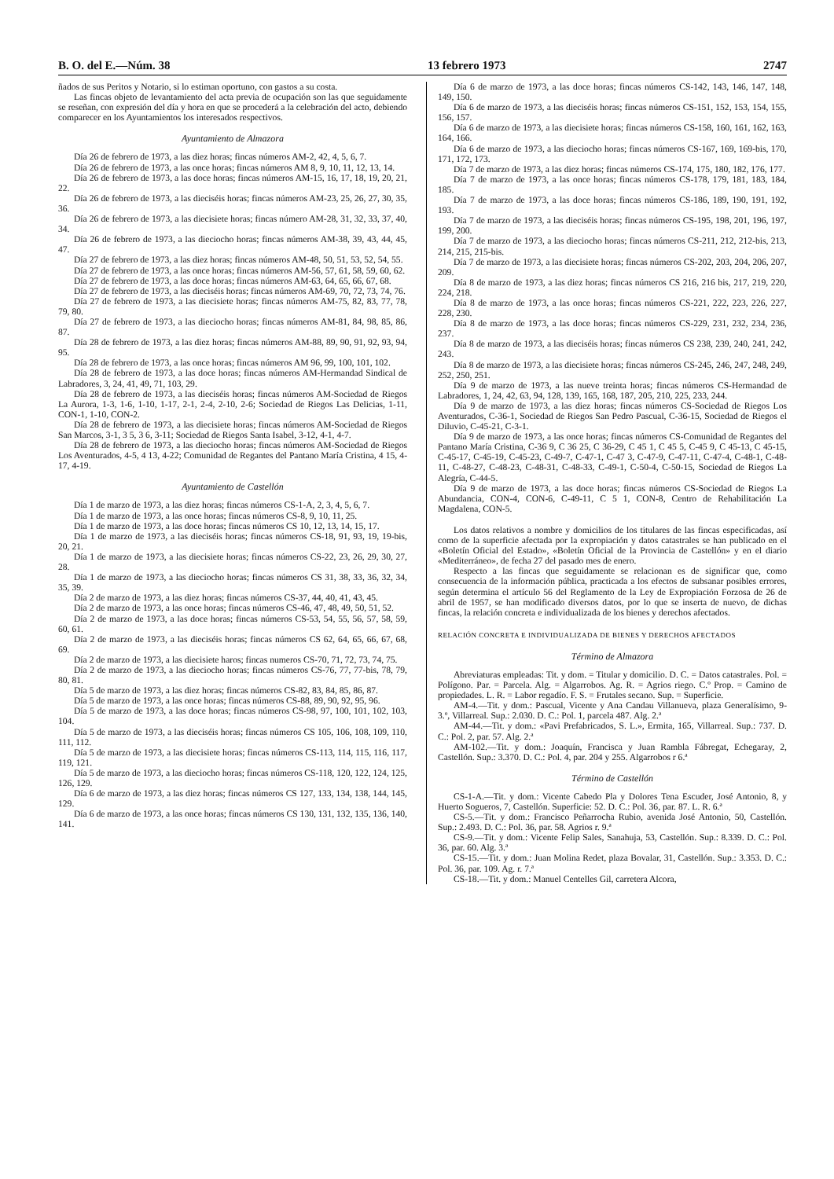B. O. del E.—Núm. 38 13 febrero 1973 2747
ñados de sus Peritos y Notario, si lo estiman oportuno, con gastos a su costa.
Las fincas objeto de levantamiento del acta previa de ocupación son las que seguidamente se reseñan, con expresión del día y hora en que se procederá a la celebración del acto, debiendo comparecer en los Ayuntamientos los interesados respectivos.
Ayuntamiento de Almazora
Día 26 de febrero de 1973, a las diez horas; fincas números AM-2, 42, 4, 5, 6, 7.
Día 26 de febrero de 1973, a las once horas; fincas números AM 8, 9, 10, 11, 12, 13, 14.
Día 26 de febrero de 1973, a las doce horas; fincas números AM-15, 16, 17, 18, 19, 20, 21, 22.
Día 26 de febrero de 1973, a las dieciséis horas; fincas números AM-23, 25, 26, 27, 30, 35, 36.
Día 26 de febrero de 1973, a las diecisiete horas; fincas número AM-28, 31, 32, 33, 37, 40, 34.
Día 26 de febrero de 1973, a las dieciocho horas; fincas números AM-38, 39, 43, 44, 45, 47.
Día 27 de febrero de 1973, a las diez horas; fincas números AM-48, 50, 51, 53, 52, 54, 55.
Día 27 de febrero de 1973, a las once horas; fincas números AM-56, 57, 61, 58, 59, 60, 62.
Día 27 de febrero de 1973, a las doce horas; fincas números AM-63, 64, 65, 66, 67, 68.
Día 27 de febrero de 1973, a las dieciséis horas; fincas números AM-69, 70, 72, 73, 74, 76.
Día 27 de febrero de 1973, a las diecisiete horas; fincas números AM-75, 82, 83, 77, 78, 79, 80.
Día 27 de febrero de 1973, a las dieciocho horas; fincas números AM-81, 84, 98, 85, 86, 87.
Día 28 de febrero de 1973, a las diez horas; fincas números AM-88, 89, 90, 91, 92, 93, 94, 95.
Día 28 de febrero de 1973, a las once horas; fincas números AM 96, 99, 100, 101, 102.
Día 28 de febrero de 1973, a las doce horas; fincas números AM-Hermandad Sindical de Labradores, 3, 24, 41, 49, 71, 103, 29.
Día 28 de febrero de 1973, a las dieciséis horas; fincas números AM-Sociedad de Riegos La Aurora, 1-3, 1-6, 1-10, 1-17, 2-1, 2-4, 2-10, 2-6; Sociedad de Riegos Las Delicias, 1-11, CON-1, 1-10, CON-2.
Día 28 de febrero de 1973, a las diecisiete horas; fincas números AM-Sociedad de Riegos San Marcos, 3-1, 3 5, 3 6, 3-11; Sociedad de Riegos Santa Isabel, 3-12, 4-1, 4-7.
Día 28 de febrero de 1973, a las dieciocho horas; fincas números AM-Sociedad de Riegos Los Aventurados, 4-5, 4 13, 4-22; Comunidad de Regantes del Pantano María Cristina, 4 15, 4-17, 4-19.
Ayuntamiento de Castellón
Día 1 de marzo de 1973, a las diez horas; fincas números CS-1-A, 2, 3, 4, 5, 6, 7.
Día 1 de marzo de 1973, a las once horas; fincas números CS-8, 9, 10, 11, 25.
Día 1 de marzo de 1973, a las doce horas; fincas números CS 10, 12, 13, 14, 15, 17.
Día 1 de marzo de 1973, a las dieciséis horas; fincas números CS-18, 91, 93, 19, 19-bis, 20, 21.
Día 1 de marzo de 1973, a las diecisiete horas; fincas números CS-22, 23, 26, 29, 30, 27, 28.
Día 1 de marzo de 1973, a las dieciocho horas; fincas números CS 31, 38, 33, 36, 32, 34, 35, 39.
Día 2 de marzo de 1973, a las diez horas; fincas números CS-37, 44, 40, 41, 43, 45.
Día 2 de marzo de 1973, a las once horas; fincas números CS-46, 47, 48, 49, 50, 51, 52.
Día 2 de marzo de 1973, a las doce horas; fincas números CS-53, 54, 55, 56, 57, 58, 59, 60, 61.
Día 2 de marzo de 1973, a las dieciséis horas; fincas números CS 62, 64, 65, 66, 67, 68, 69.
Día 2 de marzo de 1973, a las diecisiete haros; fincas numeros CS-70, 71, 72, 73, 74, 75.
Día 2 de marzo de 1973, a las dieciocho horas; fincas números CS-76, 77, 77-bis, 78, 79, 80, 81.
Día 5 de marzo de 1973, a las diez horas; fincas números CS-82, 83, 84, 85, 86, 87.
Día 5 de marzo de 1973, a las once horas; fincas números CS-88, 89, 90, 92, 95, 96.
Día 5 de marzo de 1973, a las doce horas; fincas números CS-98, 97, 100, 101, 102, 103, 104.
Día 5 de marzo de 1973, a las dieciséis horas; fincas números CS 105, 106, 108, 109, 110, 111, 112.
Día 5 de marzo de 1973, a las diecisiete horas; fincas números CS-113, 114, 115, 116, 117, 119, 121.
Día 5 de marzo de 1973, a las dieciocho horas; fincas números CS-118, 120, 122, 124, 125, 126, 129.
Día 6 de marzo de 1973, a las diez horas; fincas números CS 127, 133, 134, 138, 144, 145, 129.
Día 6 de marzo de 1973, a las once horas; fincas números CS 130, 131, 132, 135, 136, 140, 141.
Día 6 de marzo de 1973, a las doce horas; fincas números CS-142, 143, 146, 147, 148, 149, 150.
Día 6 de marzo de 1973, a las dieciséis horas; fincas números CS-151, 152, 153, 154, 155, 156, 157.
Día 6 de marzo de 1973, a las diecisiete horas; fincas números CS-158, 160, 161, 162, 163, 164, 166.
Día 6 de marzo de 1973, a las dieciocho horas; fincas números CS-167, 169, 169-bis, 170, 171, 172, 173.
Día 7 de marzo de 1973, a las diez horas; fincas números CS-174, 175, 180, 182, 176, 177.
Día 7 de marzo de 1973, a las once horas; fincas números CS-178, 179, 181, 183, 184, 185.
Día 7 de marzo de 1973, a las doce horas; fincas números CS-186, 189, 190, 191, 192, 193.
Día 7 de marzo de 1973, a las dieciséis horas; fincas números CS-195, 198, 201, 196, 197, 199, 200.
Día 7 de marzo de 1973, a las dieciocho horas; fincas números CS-211, 212, 212-bis, 213, 214, 215, 215-bis.
Día 7 de marzo de 1973, a las diecisiete horas; fincas números CS-202, 203, 204, 206, 207, 209.
Día 8 de marzo de 1973, a las diez horas; fincas números CS 216, 216 bis, 217, 219, 220, 224, 218.
Día 8 de marzo de 1973, a las once horas; fincas números CS-221, 222, 223, 226, 227, 228, 230.
Día 8 de marzo de 1973, a las doce horas; fincas números CS-229, 231, 232, 234, 236, 237.
Día 8 de marzo de 1973, a las dieciséis horas; fincas números CS 238, 239, 240, 241, 242, 243.
Día 8 de marzo de 1973, a las diecisiete horas; fincas números CS-245, 246, 247, 248, 249, 252, 250, 251.
Día 9 de marzo de 1973, a las nueve treinta horas; fincas números CS-Hermandad de Labradores, 1, 24, 42, 63, 94, 128, 139, 165, 168, 187, 205, 210, 225, 233, 244.
Día 9 de marzo de 1973, a las diez horas; fincas números CS-Sociedad de Riegos Los Aventurados, C-36-1, Sociedad de Riegos San Pedro Pascual, C-36-15, Sociedad de Riegos el Diluvio, C-45-21, C-3-1.
Día 9 de marzo de 1973, a las once horas; fincas números CS-Comunidad de Regantes del Pantano María Cristina, C-36 9, C 36 25, C 36-29, C 45 1, C 45 5, C-45 9, C 45-13, C 45-15, C-45-17, C-45-19, C-45-23, C-49-7, C-47-1, C-47 3, C-47-9, C-47-11, C-47-4, C-48-1, C-48-11, C-48-27, C-48-23, C-48-31, C-48-33, C-49-1, C-50-4, C-50-15, Sociedad de Riegos La Alegría, C-44-5.
Día 9 de marzo de 1973, a las doce horas; fincas números CS-Sociedad de Riegos La Abundancia, CON-4, CON-6, C-49-11, C 5 1, CON-8, Centro de Rehabilitación La Magdalena, CON-5.
Los datos relativos a nombre y domicilios de los titulares de las fincas especificadas, así como de la superficie afectada por la expropiación y datos catastrales se han publicado en el «Boletín Oficial del Estado», «Boletín Oficial de la Provincia de Castellón» y en el diario «Mediterráneo», de fecha 27 del pasado mes de enero.
Respecto a las fincas que seguidamente se relacionan es de significar que, como consecuencia de la información pública, practicada a los efectos de subsanar posibles errores, según determina el artículo 56 del Reglamento de la Ley de Expropiación Forzosa de 26 de abril de 1957, se han modificado diversos datos, por lo que se inserta de nuevo, de dichas fincas, la relación concreta e individualizada de los bienes y derechos afectados.
RELACIÓN CONCRETA E INDIVIDUALIZADA DE BIENES Y DERECHOS AFECTADOS
Término de Almazora
Abreviaturas empleadas: Tit. y dom. = Titular y domicilio. D. C. = Datos catastrales. Pol. = Polígono. Par. = Parcela. Alg. = Algarrobos. Ag. R. = Agrios riego. C.º Prop. = Camino de propiedades. L. R. = Labor regadío. F. S. = Frutales secano. Sup. = Superficie.
AM-4.—Tit. y dom.: Pascual, Vicente y Ana Candau Villanueva, plaza Generalísimo, 9-3.º, Villarreal. Sup.: 2.030. D. C.: Pol. 1, parcela 487. Alg. 2.ª
AM-44.—Tit. y dom.: «Pavi Prefabricados, S. L.», Ermita, 165, Villarreal. Sup.: 737. D. C.: Pol. 2, par. 57. Alg. 2.ª
AM-102.—Tit. y dom.: Joaquín, Francisca y Juan Rambla Fábregat, Echegaray, 2, Castellón. Sup.: 3.370. D. C.: Pol. 4, par. 204 y 255. Algarrobos r 6.ª
Término de Castellón
CS-1-A.—Tit. y dom.: Vicente Cabedo Pla y Dolores Tena Escuder, José Antonio, 8, y Huerto Sogueros, 7, Castellón. Superficie: 52. D. C.: Pol. 36, par. 87. L. R. 6.ª
CS-5.—Tit. y dom.: Francisco Peñarrocha Rubio, avenida José Antonio, 50, Castellón. Sup.: 2.493. D. C.: Pol. 36, par. 58. Agrios r. 9.ª
CS-9.—Tit. y dom.: Vicente Felip Sales, Sanahuja, 53, Castellón. Sup.: 8.339. D. C.: Pol. 36, par. 60. Alg. 3.ª
CS-15.—Tit. y dom.: Juan Molina Redet, plaza Bovalar, 31, Castellón. Sup.: 3.353. D. C.: Pol. 36, par. 109. Ag. r. 7.ª
CS-18.—Tit. y dom.: Manuel Centelles Gil, carretera Alcora,